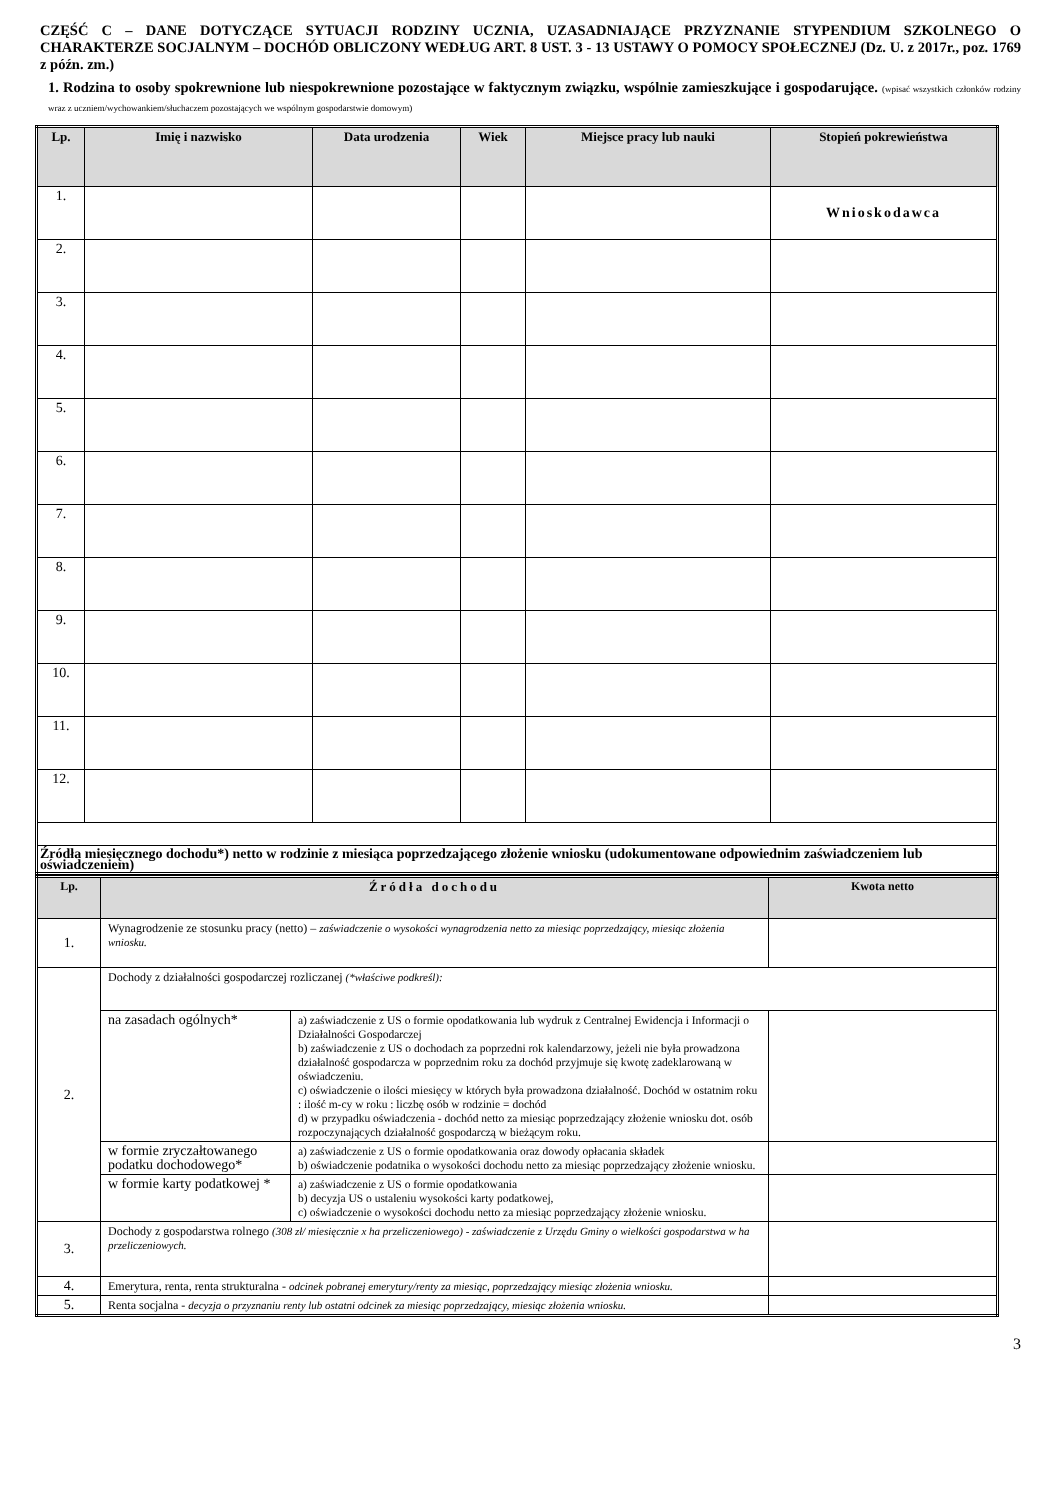CZĘŚĆ C – DANE DOTYCZĄCE SYTUACJI RODZINY UCZNIA, UZASADNIAJĄCE PRZYZNANIE STYPENDIUM SZKOLNEGO O CHARAKTERZE SOCJALNYM – DOCHÓD OBLICZONY WEDŁUG ART. 8 UST. 3 - 13 USTAWY O POMOCY SPOŁECZNEJ (Dz. U. z 2017r., poz. 1769 z późn. zm.)
1. Rodzina to osoby spokrewnione lub niespokrewnione pozostające w faktycznym związku, wspólnie zamieszkujące i gospodarujące. (wpisać wszystkich członków rodziny wraz z uczniem/wychowankiem/słuchaczem pozostających we wspólnym gospodarstwie domowym)
| Lp. | Imię i nazwisko | Data urodzenia | Wiek | Miejsce pracy lub nauki | Stopień pokrewieństwa |
| --- | --- | --- | --- | --- | --- |
| 1. | | | | | Wnioskodawca |
| 2. | | | | | |
| 3. | | | | | |
| 4. | | | | | |
| 5. | | | | | |
| 6. | | | | | |
| 7. | | | | | |
| 8. | | | | | |
| 9. | | | | | |
| 10. | | | | | |
| 11. | | | | | |
| 12. | | | | | |
| Źródła miesięcznego dochodu*) netto w rodzinie z miesiąca poprzedzającego złożenie wniosku (udokumentowane odpowiednim zaświadczeniem lub oświadczeniem) | | | | | |
| Lp. | Źródła dochodu | | Kwota netto |
| --- | --- | --- | --- |
| 1. | Wynagrodzenie ze stosunku pracy (netto) – zaświadczenie o wysokości wynagrodzenia netto za miesiąc poprzedzający, miesiąc złożenia wniosku. | | |
| 2. | Dochody z działalności gospodarczej rozliczanej (*właściwe podkreśl): | | |
| | na zasadach ogólnych* | a) zaświadczenie z US o formie opodatkowania lub wydruk z Centralnej Ewidencja i Informacji o Działalności Gospodarczej b) zaświadczenie z US o dochodach za poprzedni rok kalendarzowy, jeżeli nie była prowadzona działalność gospodarcza w poprzednim roku za dochód przyjmuje się kwotę zadeklarowaną w oświadczeniu. c) oświadczenie o ilości miesięcy w których była prowadzona działalność. Dochód w ostatnim roku : ilość m-cy w roku : liczbę osób w rodzinie = dochód d) w przypadku oświadczenia - dochód netto za miesiąc poprzedzający złożenie wniosku dot. osób rozpoczynających działalność gospodarczą w bieżącym roku. | |
| | w formie zryczałtowanego podatku dochodowego* | a) zaświadczenie z US o formie opodatkowania oraz dowody opłacania składek b) oświadczenie podatnika o wysokości dochodu netto za miesiąc poprzedzający złożenie wniosku. | |
| | w formie karty podatkowej * | a) zaświadczenie z US o formie opodatkowania b) decyzja US o ustaleniu wysokości karty podatkowej, c) oświadczenie o wysokości dochodu netto za miesiąc poprzedzający złożenie wniosku. | |
| 3. | Dochody z gospodarstwa rolnego (308 zł/ miesięcznie x ha przeliczeniowego) - zaświadczenie z Urzędu Gminy o wielkości gospodarstwa w ha przeliczeniowych. | | |
| 4. | Emerytura, renta, renta strukturalna - odcinek pobranej emerytury/renty za miesiąc, poprzedzający miesiąc złożenia wniosku. | | |
| 5. | Renta socjalna - decyzja o przyznaniu renty lub ostatni odcinek za miesiąc poprzedzający, miesiąc złożenia wniosku. | | |
3